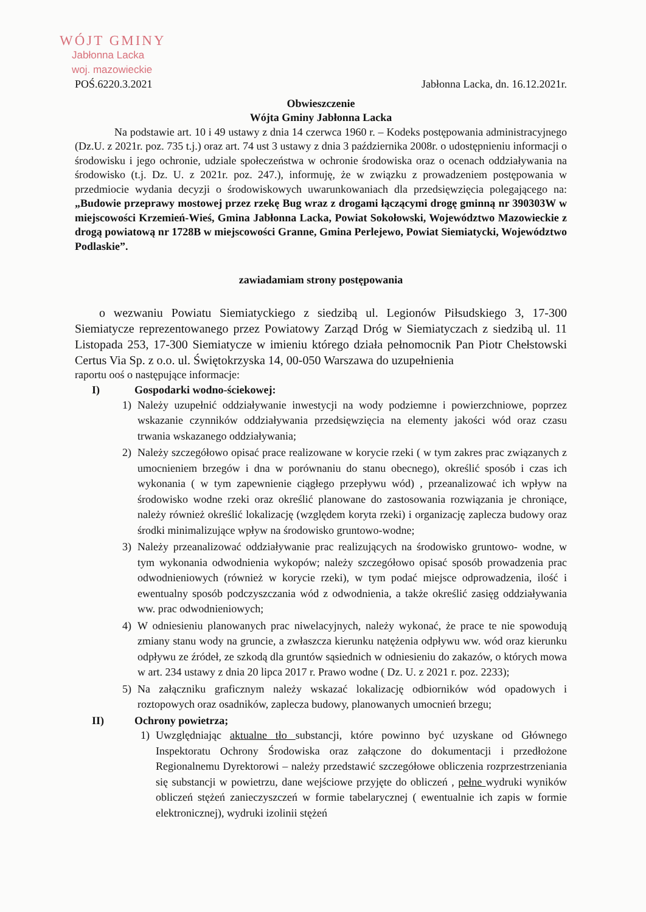WÓJT GMINY
Jabłonna Lacka
woj. mazowieckie
POŚ.6220.3.2021 Jabłonna Lacka, dn. 16.12.2021r.
Obwieszczenie
Wójta Gminy Jabłonna Lacka
Na podstawie art. 10 i 49 ustawy z dnia 14 czerwca 1960 r. – Kodeks postępowania administracyjnego (Dz.U. z 2021r. poz. 735 t.j.) oraz art. 74 ust 3 ustawy z dnia 3 października 2008r. o udostępnieniu informacji o środowisku i jego ochronie, udziale społeczeństwa w ochronie środowiska oraz o ocenach oddziaływania na środowisko (t.j. Dz. U. z 2021r. poz. 247.), informuję, że w związku z prowadzeniem postępowania w przedmiocie wydania decyzji o środowiskowych uwarunkowaniach dla przedsięwzięcia polegającego na: „Budowie przeprawy mostowej przez rzekę Bug wraz z drogami łączącymi drogę gminną nr 390303W w miejscowości Krzemień-Wieś, Gmina Jabłonna Lacka, Powiat Sokołowski, Województwo Mazowieckie z drogą powiatową nr 1728B w miejscowości Granne, Gmina Perlejewo, Powiat Siemiatycki, Województwo Podlaskie”.
zawiadamiam strony postępowania
o wezwaniu Powiatu Siemiatyckiego z siedzibą ul. Legionów Piłsudskiego 3, 17-300 Siemiatycze reprezentowanego przez Powiatowy Zarząd Dróg w Siemiatyczach z siedzibą ul. 11 Listopada 253, 17-300 Siemiatycze w imieniu którego działa pełnomocnik Pan Piotr Chełstowski Certus Via Sp. z o.o. ul. Świętokrzyska 14, 00-050 Warszawa do uzupełnienia
raportu ooś o następujące informacje:
I) Gospodarki wodno-ściekowej:
1) Należy uzupełnić oddziaływanie inwestycji na wody podziemne i powierzchniowe, poprzez wskazanie czynników oddziaływania przedsięwzięcia na elementy jakości wód oraz czasu trwania wskazanego oddziaływania;
2) Należy szczegółowo opisać prace realizowane w korycie rzeki ( w tym zakres prac związanych z umocnieniem brzegów i dna w porównaniu do stanu obecnego), określić sposób i czas ich wykonania ( w tym zapewnienie ciągłego przepływu wód) , przeanalizować ich wpływ na środowisko wodne rzeki oraz określić planowane do zastosowania rozwiązania je chroniące, należy również określić lokalizację (względem koryta rzeki) i organizację zaplecza budowy oraz środki minimalizujące wpływ na środowisko gruntowo-wodne;
3) Należy przeanalizować oddziaływanie prac realizujących na środowisko gruntowo- wodne, w tym wykonania odwodnienia wykopów; należy szczegółowo opisać sposób prowadzenia prac odwodnieniowych (również w korycie rzeki), w tym podać miejsce odprowadzenia, ilość i ewentualny sposób podczyszczania wód z odwodnienia, a także określić zasięg oddziaływania ww. prac odwodnieniowych;
4) W odniesieniu planowanych prac niwelacyjnych, należy wykonać, że prace te nie spowodują zmiany stanu wody na gruncie, a zwłaszcza kierunku natężenia odpływu ww. wód oraz kierunku odpływu ze źródeł, ze szkodą dla gruntów sąsiednich w odniesieniu do zakazów, o których mowa w art. 234 ustawy z dnia 20 lipca 2017 r. Prawo wodne ( Dz. U. z 2021 r. poz. 2233);
5) Na załączniku graficznym należy wskazać lokalizację odbiorników wód opadowych i roztopowych oraz osadników, zaplecza budowy, planowanych umocnień brzegu;
II) Ochrony powietrza;
1) Uwzględniając aktualne tło substancji, które powinno być uzyskane od Głównego Inspektoratu Ochrony Środowiska oraz załączone do dokumentacji i przedłożone Regionalnemu Dyrektorowi – należy przedstawić szczegółowe obliczenia rozprzestrzeniania się substancji w powietrzu, dane wejściowe przyjęte do obliczeń , pełne wydruki wyników obliczeń stężeń zanieczyszczeń w formie tabelarycznej ( ewentualnie ich zapis w formie elektronicznej), wydruki izolinii stężeń